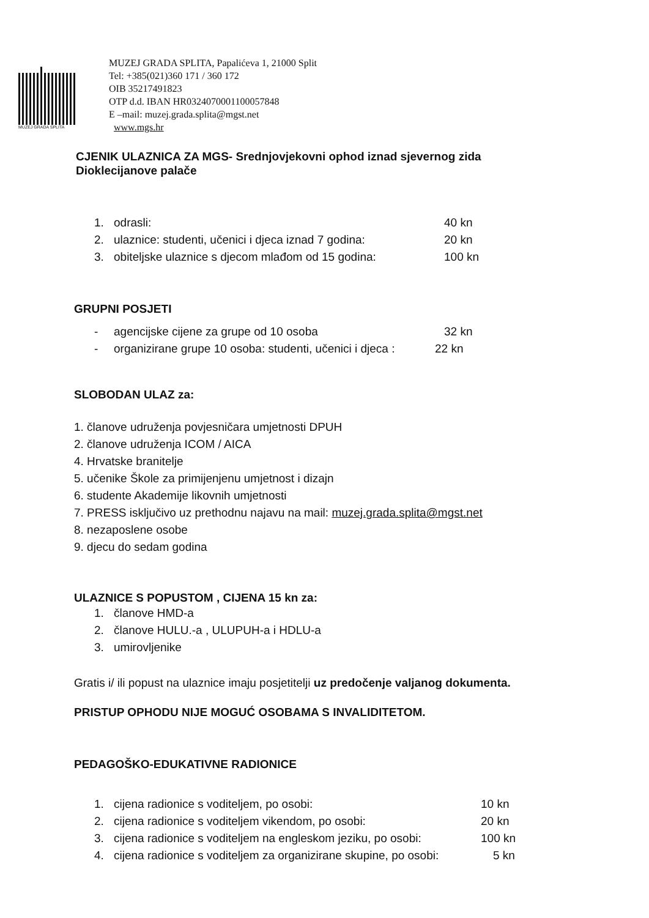MUZEJ GRADA SPLITA
MUZEJ GRADA SPLITA, Papalićeva 1, 21000 Split
Tel: +385(021)360 171 / 360 172
OIB 35217491823
OTP d.d. IBAN HR0324070001100057848
E –mail: muzej.grada.splita@mgst.net
www.mgs.hr
CJENIK ULAZNICA ZA MGS- Srednjovjekovni ophod iznad sjevernog zida
Dioklecijanove palače
1. odrasli: 40 kn
2. ulaznice: studenti, učenici i djeca iznad 7 godina: 20 kn
3. obiteljske ulaznice s djecom mlađom od 15 godina: 100 kn
GRUPNI POSJETI
- agencijske cijene za grupe od 10 osoba 32 kn
- organizirane grupe 10 osoba: studenti, učenici i djeca : 22 kn
SLOBODAN ULAZ za:
1. članove udruženja povjesničara umjetnosti DPUH
2. članove udruženja ICOM / AICA
4. Hrvatske branitelje
5. učenike Škole za primijenjenu umjetnost i dizajn
6. studente Akademije likovnih umjetnosti
7. PRESS isključivo uz prethodnu najavu na mail: muzej.grada.splita@mgst.net
8. nezaposlene osobe
9. djecu do sedam godina
ULAZNICE S POPUSTOM , CIJENA 15 kn za:
1. članove HMD-a
2. članove HULU.-a , ULUPUH-a i HDLU-a
3. umirovljenike
Gratis i/ ili popust na ulaznice imaju posjetitelji uz predočenje valjanog dokumenta.
PRISTUP OPHODU NIJE MOGUĆ OSOBAMA S INVALIDITETOM.
PEDAGOŠKO-EDUKATIVNE RADIONICE
1. cijena radionice s voditeljem, po osobi: 10 kn
2. cijena radionice s voditeljem vikendom, po osobi: 20 kn
3. cijena radionice s voditeljem na engleskom jeziku, po osobi: 100 kn
4. cijena radionice s voditeljem za organizirane skupine, po osobi: 5 kn